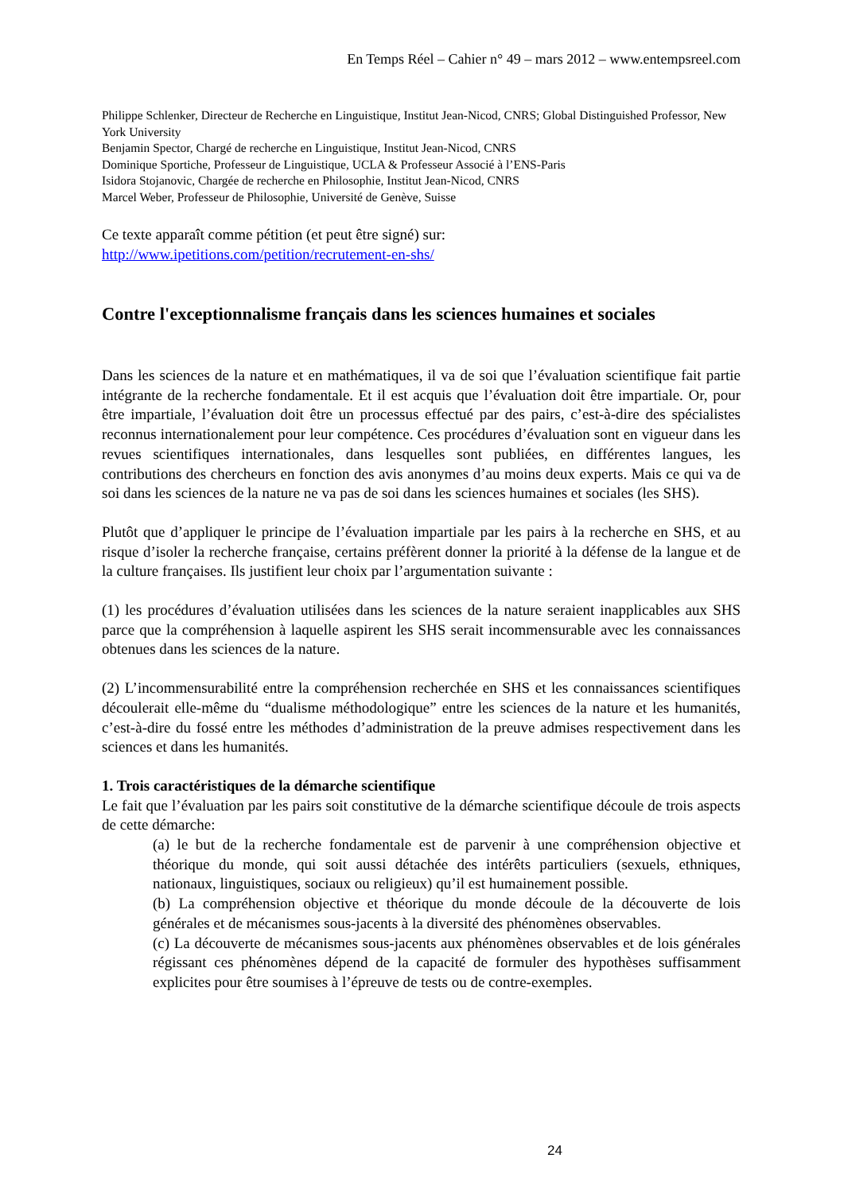En Temps Réel – Cahier n° 49 – mars 2012 – www.entempsreel.com
Philippe Schlenker, Directeur de Recherche en Linguistique, Institut Jean-Nicod, CNRS; Global Distinguished Professor, New York University
Benjamin Spector, Chargé de recherche en Linguistique, Institut Jean-Nicod, CNRS
Dominique Sportiche, Professeur de Linguistique, UCLA & Professeur Associé à l’ENS-Paris
Isidora Stojanovic, Chargée de recherche en Philosophie, Institut Jean-Nicod, CNRS
Marcel Weber, Professeur de Philosophie, Université de Genève, Suisse
Ce texte apparaît comme pétition (et peut être signé) sur:
http://www.ipetitions.com/petition/recrutement-en-shs/
Contre l'exceptionnalisme français dans les sciences humaines et sociales
Dans les sciences de la nature et en mathématiques, il va de soi que l’évaluation scientifique fait partie intégrante de la recherche fondamentale. Et il est acquis que l’évaluation doit être impartiale. Or, pour être impartiale, l’évaluation doit être un processus effectué par des pairs, c’est-à-dire des spécialistes reconnus internationalement pour leur compétence. Ces procédures d’évaluation sont en vigueur dans les revues scientifiques internationales, dans lesquelles sont publiées, en différentes langues, les contributions des chercheurs en fonction des avis anonymes d’au moins deux experts. Mais ce qui va de soi dans les sciences de la nature ne va pas de soi dans les sciences humaines et sociales (les SHS).
Plutôt que d’appliquer le principe de l’évaluation impartiale par les pairs à la recherche en SHS, et au risque d’isoler la recherche française, certains préfèrent donner la priorité à la défense de la langue et de la culture françaises. Ils justifient leur choix par l’argumentation suivante :
(1) les procédures d’évaluation utilisées dans les sciences de la nature seraient inapplicables aux SHS parce que la compréhension à laquelle aspirent les SHS serait incommensurable avec les connaissances obtenues dans les sciences de la nature.
(2) L’incommensurabilité entre la compréhension recherchée en SHS et les connaissances scientifiques découlerait elle-même du “dualisme méthodologique” entre les sciences de la nature et les humanités, c’est-à-dire du fossé entre les méthodes d’administration de la preuve admises respectivement dans les sciences et dans les humanités.
1. Trois caractéristiques de la démarche scientifique
Le fait que l’évaluation par les pairs soit constitutive de la démarche scientifique découle de trois aspects de cette démarche:
(a) le but de la recherche fondamentale est de parvenir à une compréhension objective et théorique du monde, qui soit aussi détachée des intérêts particuliers (sexuels, ethniques, nationaux, linguistiques, sociaux ou religieux) qu’il est humainement possible.
(b) La compréhension objective et théorique du monde découle de la découverte de lois générales et de mécanismes sous-jacents à la diversité des phénomènes observables.
(c) La découverte de mécanismes sous-jacents aux phénomènes observables et de lois générales régissant ces phénomènes dépend de la capacité de formuler des hypothèses suffisamment explicites pour être soumises à l’épreuve de tests ou de contre-exemples.
24